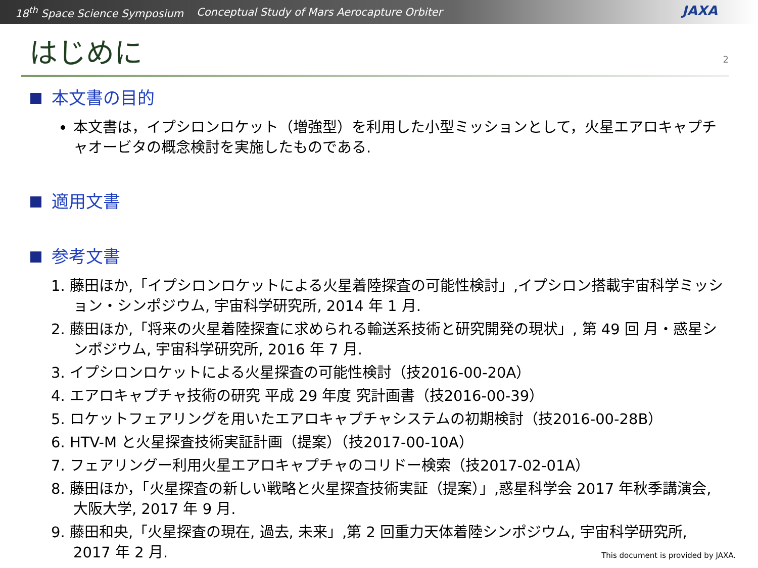18<sup>th</sup> Space Science Symposium Conceptual Study of Mars Aerocapture Orbiter
JAXA
はじめに
2
本文書の目的
本文書は，イプシロンロケット（増強型）を利用した小型ミッションとして，火星エアロキャプチャオービタの概念検討を実施したものである.
適用文書
参考文書
1. 藤田ほか,「イプシロンロケットによる火星着陸探査の可能性検討」,イプシロン搭載宇宙科学ミッション・シンポジウム, 宇宙科学研究所, 2014 年 1 月.
2. 藤田ほか,「将来の火星着陸探査に求められる輸送系技術と研究開発の現状」, 第 49 回 月・惑星シンポジウム, 宇宙科学研究所, 2016 年 7 月.
3. イプシロンロケットによる火星探査の可能性検討（技2016-00-20A）
4. エアロキャプチャ技術の研究 平成 29 年度 究計画書（技2016-00-39）
5. ロケットフェアリングを用いたエアロキャプチャシステムの初期検討（技2016-00-28B）
6. HTV-M と火星探査技術実証計画（提案）（技2017-00-10A）
7. フェアリングー利用火星エアロキャプチャのコリドー検索（技2017-02-01A）
8. 藤田ほか，「火星探査の新しい戦略と火星探査技術実証（提案）」,惑星科学会 2017 年秋季講演会, 大阪大学, 2017 年 9 月.
9. 藤田和央,「火星探査の現在, 過去, 未来」,第 2 回重力天体着陸シンポジウム, 宇宙科学研究所, 2017 年 2 月.
This document is provided by JAXA.